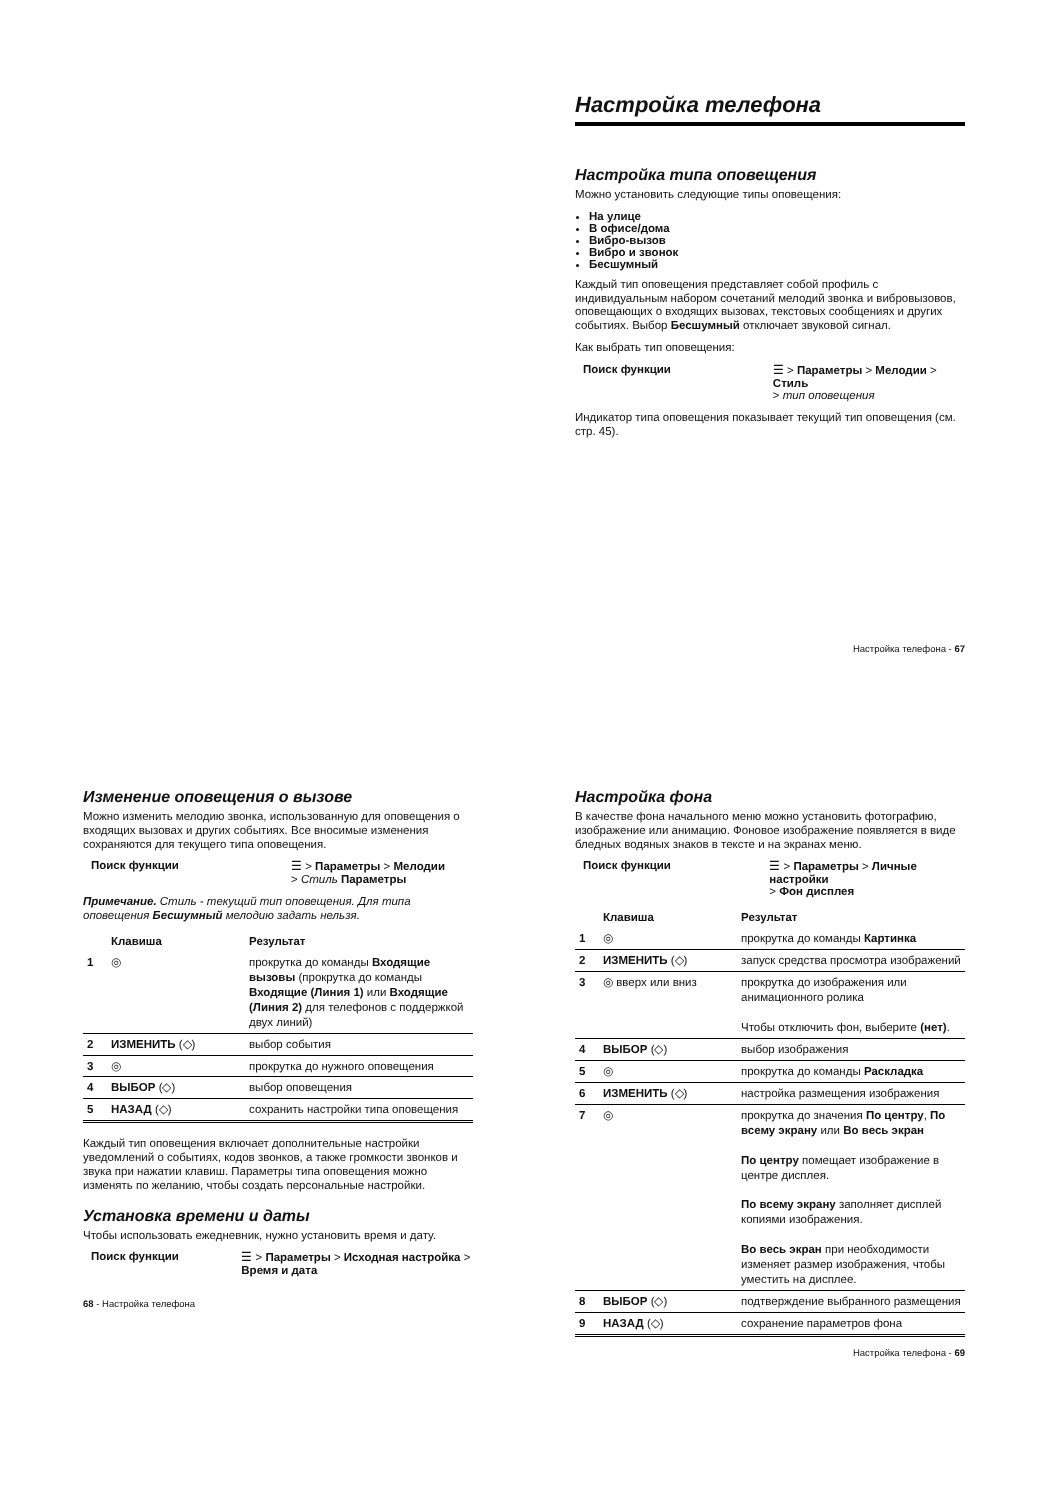Настройка телефона
Настройка типа оповещения
Можно установить следующие типы оповещения:
На улице
В офисе/дома
Вибро-вызов
Вибро и звонок
Бесшумный
Каждый тип оповещения представляет собой профиль с индивидуальным набором сочетаний мелодий звонка и вибровызовов, оповещающих о входящих вызовах, текстовых сообщениях и других событиях. Выбор Бесшумный отключает звуковой сигнал.
Как выбрать тип оповещения:
Поиск функции ☰ > Параметры > Мелодии > Стиль
> тип оповещения
Индикатор типа оповещения показывает текущий тип оповещения (см. стр. 45).
Настройка телефона - 67
Изменение оповещения о вызове
Можно изменить мелодию звонка, использованную для оповещения о входящих вызовах и других событиях. Все вносимые изменения сохраняются для текущего типа оповещения.
Поиск функции ☰ > Параметры > Мелодии
> Стиль Параметры
Примечание. Стиль - текущий тип оповещения. Для типа оповещения Бесшумный мелодию задать нельзя.
| | Клавиша | Результат |
| --- | --- | --- |
| 1 | ◎ | прокрутка до команды Входящие вызовы (прокрутка до команды Входящие (Линия 1) или Входящие (Линия 2) для телефонов с поддержкой двух линий) |
| 2 | ИЗМЕНИТЬ (◇) | выбор события |
| 3 | ◎ | прокрутка до нужного оповещения |
| 4 | ВЫБОР (◇) | выбор оповещения |
| 5 | НАЗАД (◇) | сохранить настройки типа оповещения |
Каждый тип оповещения включает дополнительные настройки уведомлений о событиях, кодов звонков, а также громкости звонков и звука при нажатии клавиш. Параметры типа оповещения можно изменять по желанию, чтобы создать персональные настройки.
Установка времени и даты
Чтобы использовать ежедневник, нужно установить время и дату.
Поиск функции ☰ > Параметры > Исходная настройка > Время и дата
68 - Настройка телефона
Настройка фона
В качестве фона начального меню можно установить фотографию, изображение или анимацию. Фоновое изображение появляется в виде бледных водяных знаков в тексте и на экранах меню.
Поиск функции ☰ > Параметры > Личные настройки
> Фон дисплея
| | Клавиша | Результат |
| --- | --- | --- |
| 1 | ◎ | прокрутка до команды Картинка |
| 2 | ИЗМЕНИТЬ (◇) | запуск средства просмотра изображений |
| 3 | ◎ вверх или вниз | прокрутка до изображения или анимационного ролика Чтобы отключить фон, выберите (нет) . |
| 4 | ВЫБОР (◇) | выбор изображения |
| 5 | ◎ | прокрутка до команды Раскладка |
| 6 | ИЗМЕНИТЬ (◇) | настройка размещения изображения |
| 7 | ◎ | прокрутка до значения По центру , По всему экрану или Во весь экран По центру помещает изображение в центре дисплея. По всему экрану заполняет дисплей копиями изображения. Во весь экран при необходимости изменяет размер изображения, чтобы уместить на дисплее. |
| 8 | ВЫБОР (◇) | подтверждение выбранного размещения |
| 9 | НАЗАД (◇) | сохранение параметров фона |
Настройка телефона - 69